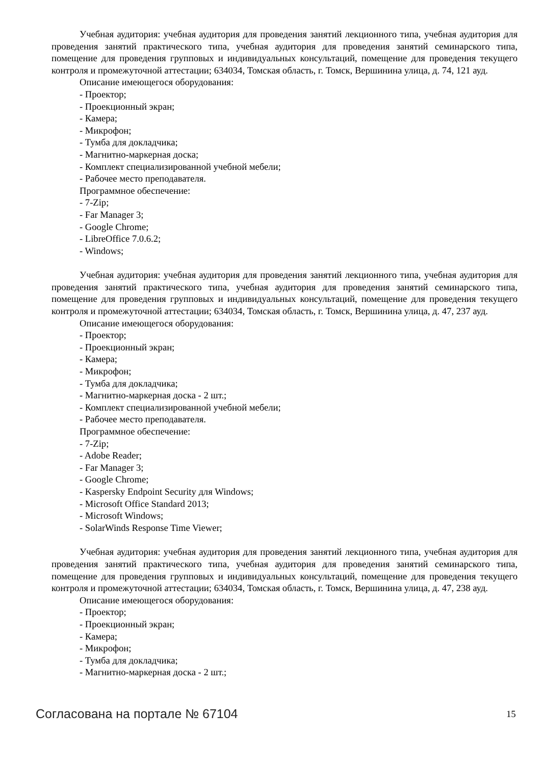Учебная аудитория: учебная аудитория для проведения занятий лекционного типа, учебная аудитория для проведения занятий практического типа, учебная аудитория для проведения занятий семинарского типа, помещение для проведения групповых и индивидуальных консультаций, помещение для проведения текущего контроля и промежуточной аттестации; 634034, Томская область, г. Томск, Вершинина улица, д. 74, 121 ауд.
Описание имеющегося оборудования:
- Проектор;
- Проекционный экран;
- Камера;
- Микрофон;
- Тумба для докладчика;
- Магнитно-маркерная доска;
- Комплект специализированной учебной мебели;
- Рабочее место преподавателя.
Программное обеспечение:
- 7-Zip;
- Far Manager 3;
- Google Chrome;
- LibreOffice 7.0.6.2;
- Windows;
Учебная аудитория: учебная аудитория для проведения занятий лекционного типа, учебная аудитория для проведения занятий практического типа, учебная аудитория для проведения занятий семинарского типа, помещение для проведения групповых и индивидуальных консультаций, помещение для проведения текущего контроля и промежуточной аттестации; 634034, Томская область, г. Томск, Вершинина улица, д. 47, 237 ауд.
Описание имеющегося оборудования:
- Проектор;
- Проекционный экран;
- Камера;
- Микрофон;
- Тумба для докладчика;
- Магнитно-маркерная доска - 2 шт.;
- Комплект специализированной учебной мебели;
- Рабочее место преподавателя.
Программное обеспечение:
- 7-Zip;
- Adobe Reader;
- Far Manager 3;
- Google Chrome;
- Kaspersky Endpoint Security для Windows;
- Microsoft Office Standard 2013;
- Microsoft Windows;
- SolarWinds Response Time Viewer;
Учебная аудитория: учебная аудитория для проведения занятий лекционного типа, учебная аудитория для проведения занятий практического типа, учебная аудитория для проведения занятий семинарского типа, помещение для проведения групповых и индивидуальных консультаций, помещение для проведения текущего контроля и промежуточной аттестации; 634034, Томская область, г. Томск, Вершинина улица, д. 47, 238 ауд.
Описание имеющегося оборудования:
- Проектор;
- Проекционный экран;
- Камера;
- Микрофон;
- Тумба для докладчика;
- Магнитно-маркерная доска - 2 шт.;
Согласована на портале № 67104 15